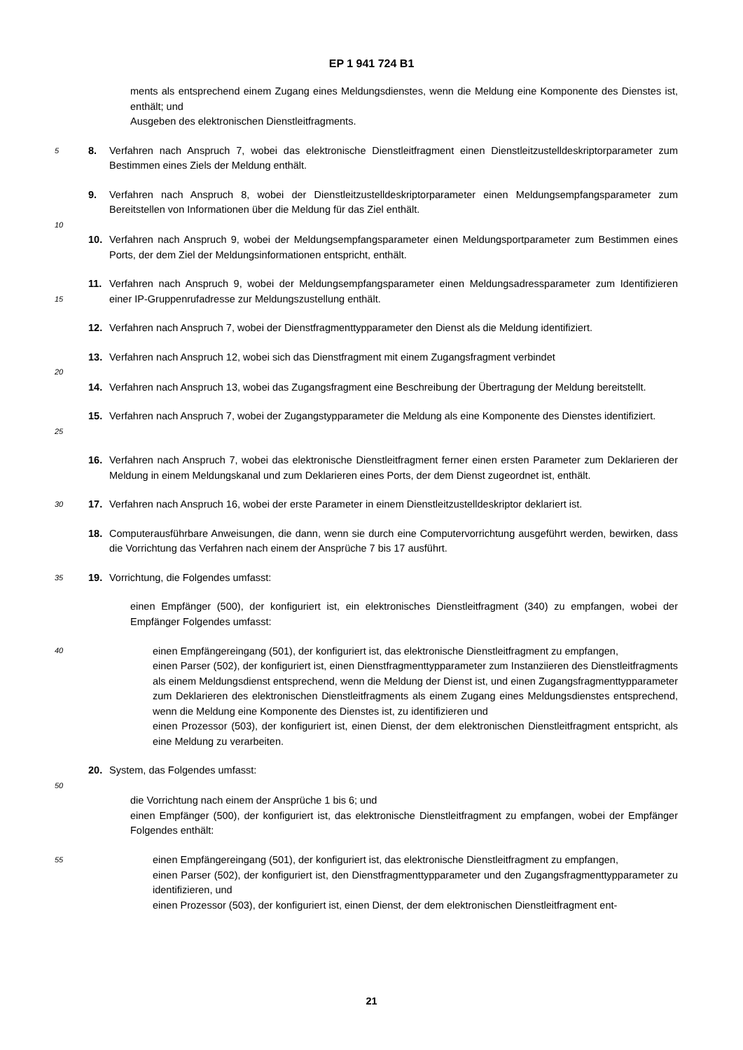EP 1 941 724 B1
ments als entsprechend einem Zugang eines Meldungsdienstes, wenn die Meldung eine Komponente des Dienstes ist, enthält; und
Ausgeben des elektronischen Dienstleitfragments.
5 8. Verfahren nach Anspruch 7, wobei das elektronische Dienstleitfragment einen Dienstleitzustelldeskriptorparameter zum Bestimmen eines Ziels der Meldung enthält.
9. Verfahren nach Anspruch 8, wobei der Dienstleitzustelldeskriptorparameter einen Meldungsempfangsparameter zum Bereitstellen von Informationen über die Meldung für das Ziel enthält.
10
10. Verfahren nach Anspruch 9, wobei der Meldungsempfangsparameter einen Meldungsportparameter zum Bestimmen eines Ports, der dem Ziel der Meldungsinformationen entspricht, enthält.
15 11. Verfahren nach Anspruch 9, wobei der Meldungsempfangsparameter einen Meldungsadressparameter zum Identifizieren einer IP-Gruppenrufadresse zur Meldungszustellung enthält.
12. Verfahren nach Anspruch 7, wobei der Dienstfragmenttypparameter den Dienst als die Meldung identifiziert.
13. Verfahren nach Anspruch 12, wobei sich das Dienstfragment mit einem Zugangsfragment verbindet
20
14. Verfahren nach Anspruch 13, wobei das Zugangsfragment eine Beschreibung der Übertragung der Meldung bereitstellt.
25 15. Verfahren nach Anspruch 7, wobei der Zugangstypparameter die Meldung als eine Komponente des Dienstes identifiziert.
16. Verfahren nach Anspruch 7, wobei das elektronische Dienstleitfragment ferner einen ersten Parameter zum Deklarieren der Meldung in einem Meldungskanal und zum Deklarieren eines Ports, der dem Dienst zugeordnet ist, enthält.
30 17. Verfahren nach Anspruch 16, wobei der erste Parameter in einem Dienstleitzustelldeskriptor deklariert ist.
18. Computerausführbare Anweisungen, die dann, wenn sie durch eine Computervorrichtung ausgeführt werden, bewirken, dass die Vorrichtung das Verfahren nach einem der Ansprüche 7 bis 17 ausführt.
35 19. Vorrichtung, die Folgendes umfasst:
einen Empfänger (500), der konfiguriert ist, ein elektronisches Dienstleitfragment (340) zu empfangen, wobei der Empfänger Folgendes umfasst:
40
einen Empfängereingang (501), der konfiguriert ist, das elektronische Dienstleitfragment zu empfangen,
einen Parser (502), der konfiguriert ist, einen Dienstfragmenttypparameter zum Instanziieren des Dienstleitfragments als einem Meldungsdienst entsprechend, wenn die Meldung der Dienst ist, und einen Zugangsfragmenttypparameter zum Deklarieren des elektronischen Dienstleitfragments als einem Zugang eines Meldungsdienstes entsprechend, wenn die Meldung eine Komponente des Dienstes ist, zu identifizieren und
einen Prozessor (503), der konfiguriert ist, einen Dienst, der dem elektronischen Dienstleitfragment entspricht, als eine Meldung zu verarbeiten.
20. System, das Folgendes umfasst:
50
die Vorrichtung nach einem der Ansprüche 1 bis 6; und
einen Empfänger (500), der konfiguriert ist, das elektronische Dienstleitfragment zu empfangen, wobei der Empfänger Folgendes enthält:
55
einen Empfängereingang (501), der konfiguriert ist, das elektronische Dienstleitfragment zu empfangen,
einen Parser (502), der konfiguriert ist, den Dienstfragmenttypparameter und den Zugangsfragmenttypparameter zu identifizieren, und
einen Prozessor (503), der konfiguriert ist, einen Dienst, der dem elektronischen Dienstleitfragment ent-
21